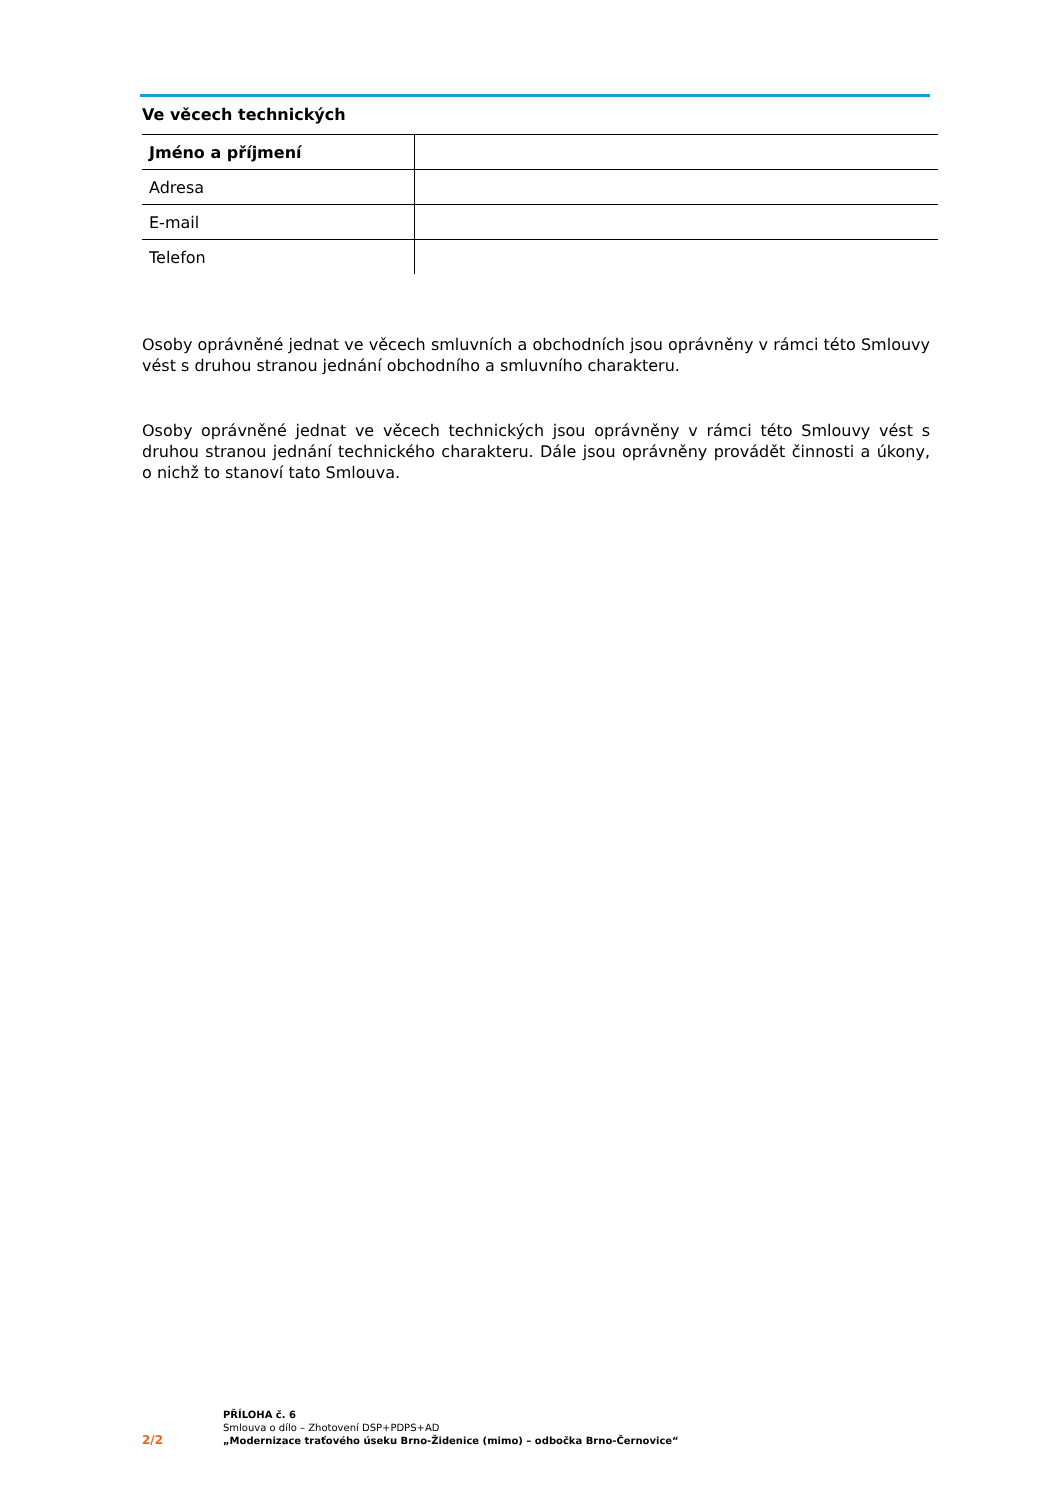Ve věcech technických
| Jméno a příjmení | |
| Adresa | |
| E-mail | |
| Telefon | |
Osoby oprávněné jednat ve věcech smluvních a obchodních jsou oprávněny v rámci této Smlouvy vést s druhou stranou jednání obchodního a smluvního charakteru.
Osoby oprávněné jednat ve věcech technických jsou oprávněny v rámci této Smlouvy vést s druhou stranou jednání technického charakteru. Dále jsou oprávněny provádět činnosti a úkony, o nichž to stanoví tato Smlouva.
2/2
PŘÍLOHA č. 6
Smlouva o dílo – Zhotovení DSP+PDPS+AD
„Modernizace traťového úseku Brno-Židenice (mimo) – odbočka Brno-Černovice“